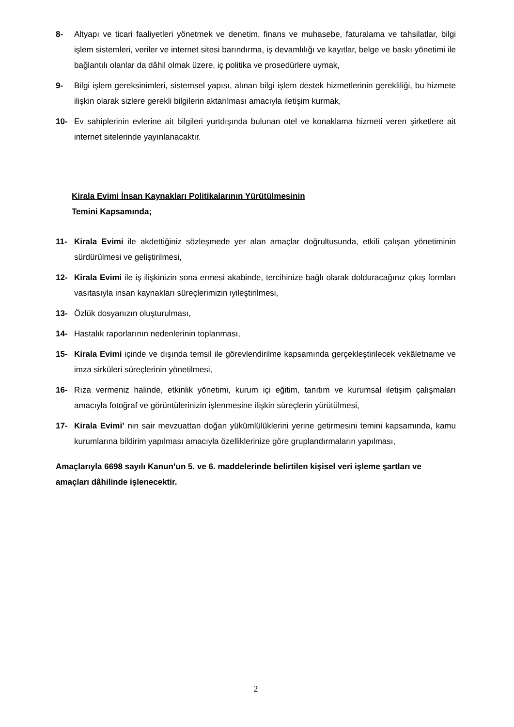8- Altyapı ve ticari faaliyetleri yönetmek ve denetim, finans ve muhasebe, faturalama ve tahsilatlar, bilgi işlem sistemleri, veriler ve internet sitesi barındırma, iş devamlılığı ve kayıtlar, belge ve baskı yönetimi ile bağlantılı olanlar da dâhil olmak üzere, iç politika ve prosedürlere uymak,
9- Bilgi işlem gereksinimleri, sistemsel yapısı, alınan bilgi işlem destek hizmetlerinin gerekliliği, bu hizmete ilişkin olarak sizlere gerekli bilgilerin aktarılması amacıyla iletişim kurmak,
10- Ev sahiplerinin evlerine ait bilgileri yurtdışında bulunan otel ve konaklama hizmeti veren şirketlere ait internet sitelerinde yayınlanacaktır.
Kirala Evimi İnsan Kaynakları Politikalarının Yürütülmesinin
Temini Kapsamında;
11- Kirala Evimi ile akdettiğiniz sözleşmede yer alan amaçlar doğrultusunda, etkili çalışan yönetiminin sürdürülmesi ve geliştirilmesi,
12- Kirala Evimi ile iş ilişkinizin sona ermesi akabinde, tercihinize bağlı olarak dolduracağınız çıkış formları vasıtasıyla insan kaynakları süreçlerimizin iyileştirilmesi,
13- Özlük dosyanızın oluşturulması,
14- Hastalık raporlarının nedenlerinin toplanması,
15- Kirala Evimi içinde ve dışında temsil ile görevlendirilme kapsamında gerçekleştirilecek vekâletname ve imza sirküleri süreçlerinin yönetilmesi,
16- Rıza vermeniz halinde, etkinlik yönetimi, kurum içi eğitim, tanıtım ve kurumsal iletişim çalışmaları amacıyla fotoğraf ve görüntülerinizin işlenmesine ilişkin süreçlerin yürütülmesi,
17- Kirala Evimi’ nin sair mevzuattan doğan yükümlülüklerini yerine getirmesini temini kapsamında, kamu kurumlarına bildirim yapılması amacıyla özelliklerinize göre gruplandırmaların yapılması,
Amaçlarıyla 6698 sayılı Kanun’un 5. ve 6. maddelerinde belirtilen kişisel veri işleme şartları ve amaçları dâhilinde işlenecektir.
2